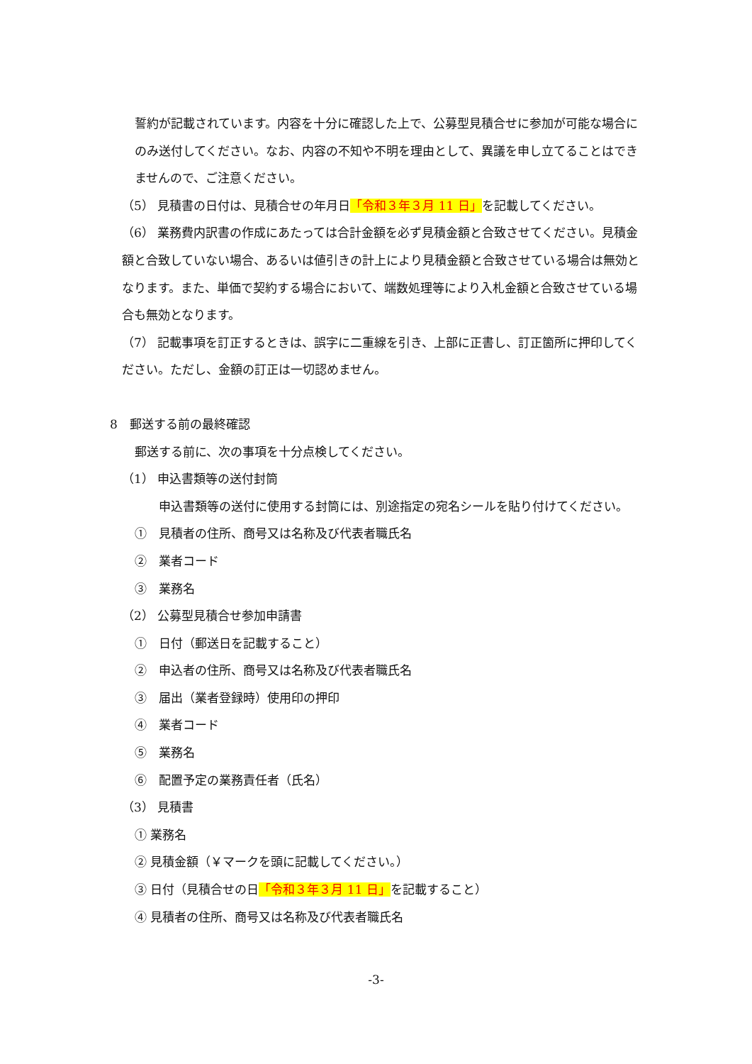誓約が記載されています。内容を十分に確認した上で、公募型見積合せに参加が可能な場合にのみ送付してください。なお、内容の不知や不明を理由として、異議を申し立てることはできませんので、ご注意ください。
（5） 見積書の日付は、見積合せの年月日「令和３年３月 11 日」を記載してください。
（6） 業務費内訳書の作成にあたっては合計金額を必ず見積金額と合致させてください。見積金額と合致していない場合、あるいは値引きの計上により見積金額と合致させている場合は無効となります。また、単価で契約する場合において、端数処理等により入札金額と合致させている場合も無効となります。
（7） 記載事項を訂正するときは、誤字に二重線を引き、上部に正書し、訂正箇所に押印してください。ただし、金額の訂正は一切認めません。
8　郵送する前の最終確認
郵送する前に、次の事項を十分点検してください。
（1） 申込書類等の送付封筒
　　申込書類等の送付に使用する封筒には、別途指定の宛名シールを貼り付けてください。
①　見積者の住所、商号又は名称及び代表者職氏名
②　業者コード
③　業務名
（2） 公募型見積合せ参加申請書
①　日付（郵送日を記載すること）
②　申込者の住所、商号又は名称及び代表者職氏名
③　届出（業者登録時）使用印の押印
④　業者コード
⑤　業務名
⑥　配置予定の業務責任者（氏名）
（3） 見積書
① 業務名
② 見積金額（￥マークを頭に記載してください。）
③ 日付（見積合せの日「令和３年３月 11 日」を記載すること）
④ 見積者の住所、商号又は名称及び代表者職氏名
-3-